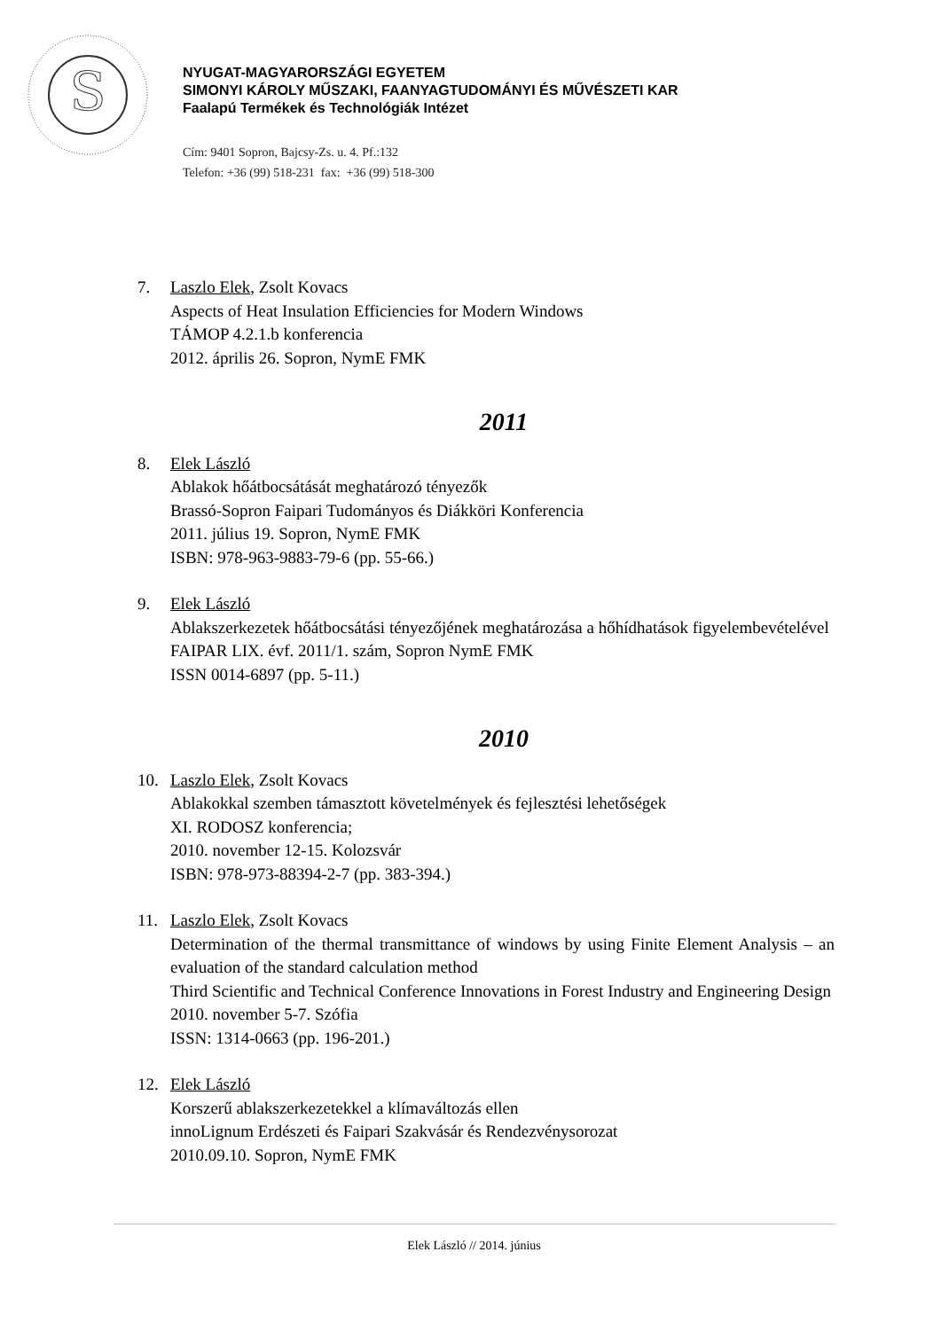S
NYUGAT-MAGYARORSZÁGI EGYETEM
SIMONYI KÁROLY MŰSZAKI, FAANYAGTUDOMÁNYI ÉS MŰVÉSZETI KAR
Faalapú Termékek és Technológiák Intézet
Cím: 9401 Sopron, Bajcsy-Zs. u. 4. Pf.:132
Telefon: +36 (99) 518-231 fax: +36 (99) 518-300
7. Laszlo Elek, Zsolt Kovacs
Aspects of Heat Insulation Efficiencies for Modern Windows
TÁMOP 4.2.1.b konferencia
2012. április 26. Sopron, NymE FMK
2011
8. Elek László
Ablakok hőátbocsátását meghatározó tényezők
Brassó-Sopron Faipari Tudományos és Diákköri Konferencia
2011. július 19. Sopron, NymE FMK
ISBN: 978-963-9883-79-6 (pp. 55-66.)
9. Elek László
Ablakszerkezetek hőátbocsátási tényezőjének meghatározása a hőhídhatások figyelembevételével
FAIPAR LIX. évf. 2011/1. szám, Sopron NymE FMK
ISSN 0014-6897 (pp. 5-11.)
2010
10. Laszlo Elek, Zsolt Kovacs
Ablakokkal szemben támasztott követelmények és fejlesztési lehetőségek
XI. RODOSZ konferencia;
2010. november 12-15. Kolozsvár
ISBN: 978-973-88394-2-7 (pp. 383-394.)
11. Laszlo Elek, Zsolt Kovacs
Determination of the thermal transmittance of windows by using Finite Element Analysis – an evaluation of the standard calculation method
Third Scientific and Technical Conference Innovations in Forest Industry and Engineering Design
2010. november 5-7. Szófia
ISSN: 1314-0663 (pp. 196-201.)
12. Elek László
Korszerű ablakszerkezetekkel a klímaváltozás ellen
innoLignum Erdészeti és Faipari Szakvásár és Rendezvénysorozat
2010.09.10. Sopron, NymE FMK
Elek László // 2014. június